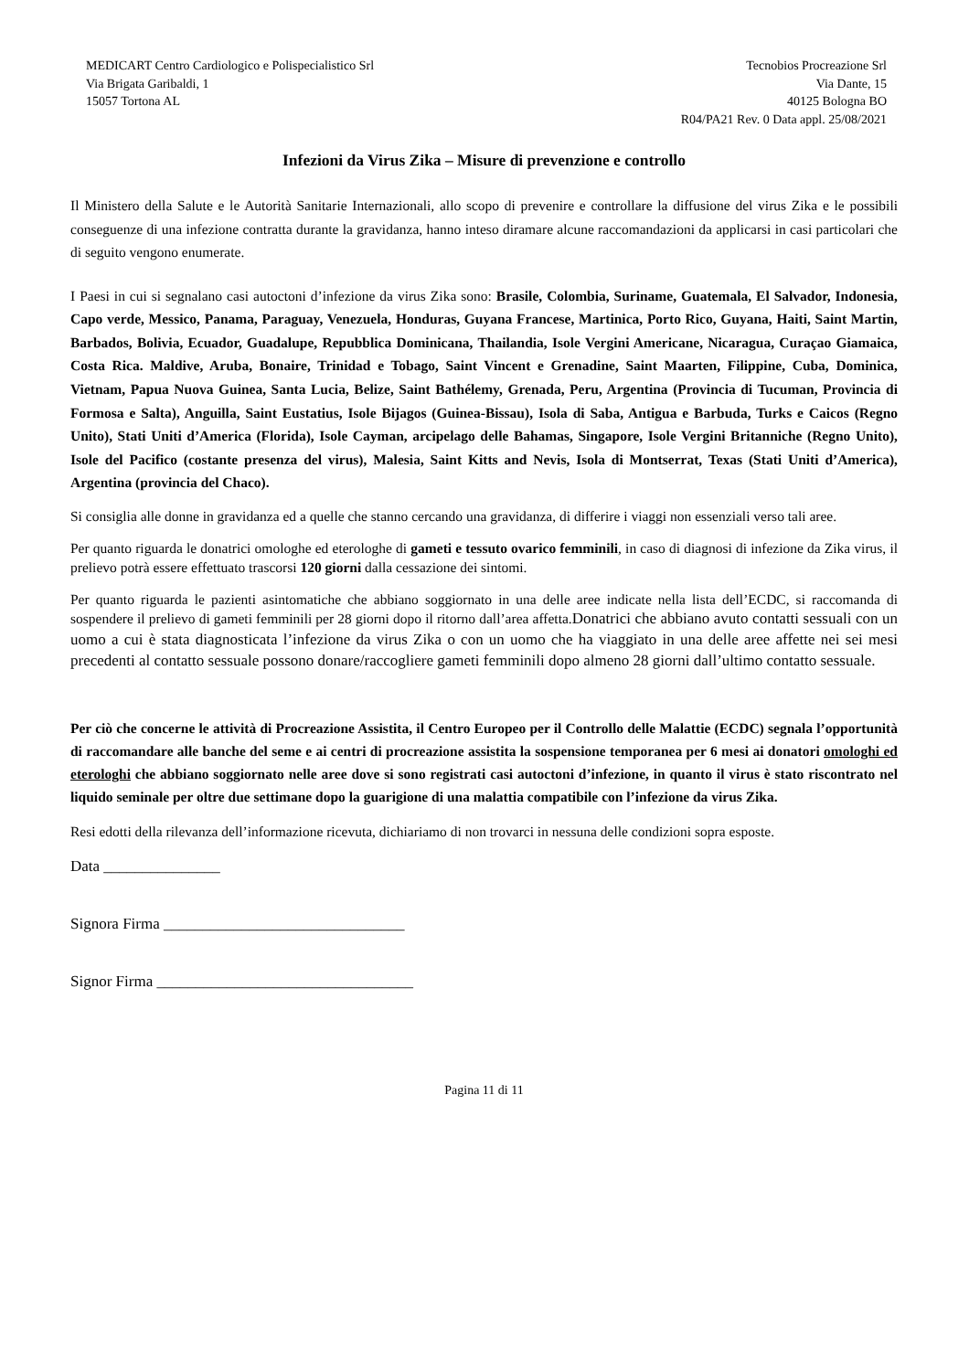MEDICART Centro Cardiologico e Polispecialistico Srl
Via Brigata Garibaldi, 1
15057 Tortona AL
Tecnobios Procreazione Srl
Via Dante, 15
40125 Bologna BO
R04/PA21 Rev. 0 Data appl. 25/08/2021
Infezioni da Virus Zika – Misure di prevenzione e controllo
Il Ministero della Salute e le Autorità Sanitarie Internazionali, allo scopo di prevenire e controllare la diffusione del virus Zika e le possibili conseguenze di una infezione contratta durante la gravidanza, hanno inteso diramare alcune raccomandazioni da applicarsi in casi particolari che di seguito vengono enumerate.
I Paesi in cui si segnalano casi autoctoni d’infezione da virus Zika sono: Brasile, Colombia, Suriname, Guatemala, El Salvador, Indonesia, Capo verde, Messico, Panama, Paraguay, Venezuela, Honduras, Guyana Francese, Martinica, Porto Rico, Guyana, Haiti, Saint Martin, Barbados, Bolivia, Ecuador, Guadalupe, Repubblica Dominicana, Thailandia, Isole Vergini Americane, Nicaragua, Curaçao Giamaica, Costa Rica. Maldive, Aruba, Bonaire, Trinidad e Tobago, Saint Vincent e Grenadine, Saint Maarten, Filippine, Cuba, Dominica, Vietnam, Papua Nuova Guinea, Santa Lucia, Belize, Saint Bathélemy, Grenada, Peru, Argentina (Provincia di Tucuman, Provincia di Formosa e Salta), Anguilla, Saint Eustatius, Isole Bijagos (Guinea-Bissau), Isola di Saba, Antigua e Barbuda, Turks e Caicos (Regno Unito), Stati Uniti d’America (Florida), Isole Cayman, arcipelago delle Bahamas, Singapore, Isole Vergini Britanniche (Regno Unito), Isole del Pacifico (costante presenza del virus), Malesia, Saint Kitts and Nevis, Isola di Montserrat, Texas (Stati Uniti d’America), Argentina (provincia del Chaco).
Si consiglia alle donne in gravidanza ed a quelle che stanno cercando una gravidanza, di differire i viaggi non essenziali verso tali aree.
Per quanto riguarda le donatrici omologhe ed eterologhe di gameti e tessuto ovarico femminili, in caso di diagnosi di infezione da Zika virus, il prelievo potrà essere effettuato trascorsi 120 giorni dalla cessazione dei sintomi.
Per quanto riguarda le pazienti asintomatiche che abbiano soggiornato in una delle aree indicate nella lista dell’ECDC, si raccomanda di sospendere il prelievo di gameti femminili per 28 giorni dopo il ritorno dall’area affetta.Donatrici che abbiano avuto contatti sessuali con un uomo a cui è stata diagnosticata l’infezione da virus Zika o con un uomo che ha viaggiato in una delle aree affette nei sei mesi precedenti al contatto sessuale possono donare/raccogliere gameti femminili dopo almeno 28 giorni dall’ultimo contatto sessuale.
Per ciò che concerne le attività di Procreazione Assistita, il Centro Europeo per il Controllo delle Malattie (ECDC) segnala l’opportunità di raccomandare alle banche del seme e ai centri di procreazione assistita la sospensione temporanea per 6 mesi ai donatori omologhi ed eterologhi che abbiano soggiornato nelle aree dove si sono registrati casi autoctoni d’infezione, in quanto il virus è stato riscontrato nel liquido seminale per oltre due settimane dopo la guarigione di una malattia compatibile con l’infezione da virus Zika.
Resi edotti della rilevanza dell’informazione ricevuta, dichiariamo di non trovarci in nessuna delle condizioni sopra esposte.
Data _______________
Signora Firma _______________________________
Signor Firma _________________________________
Pagina 11 di 11